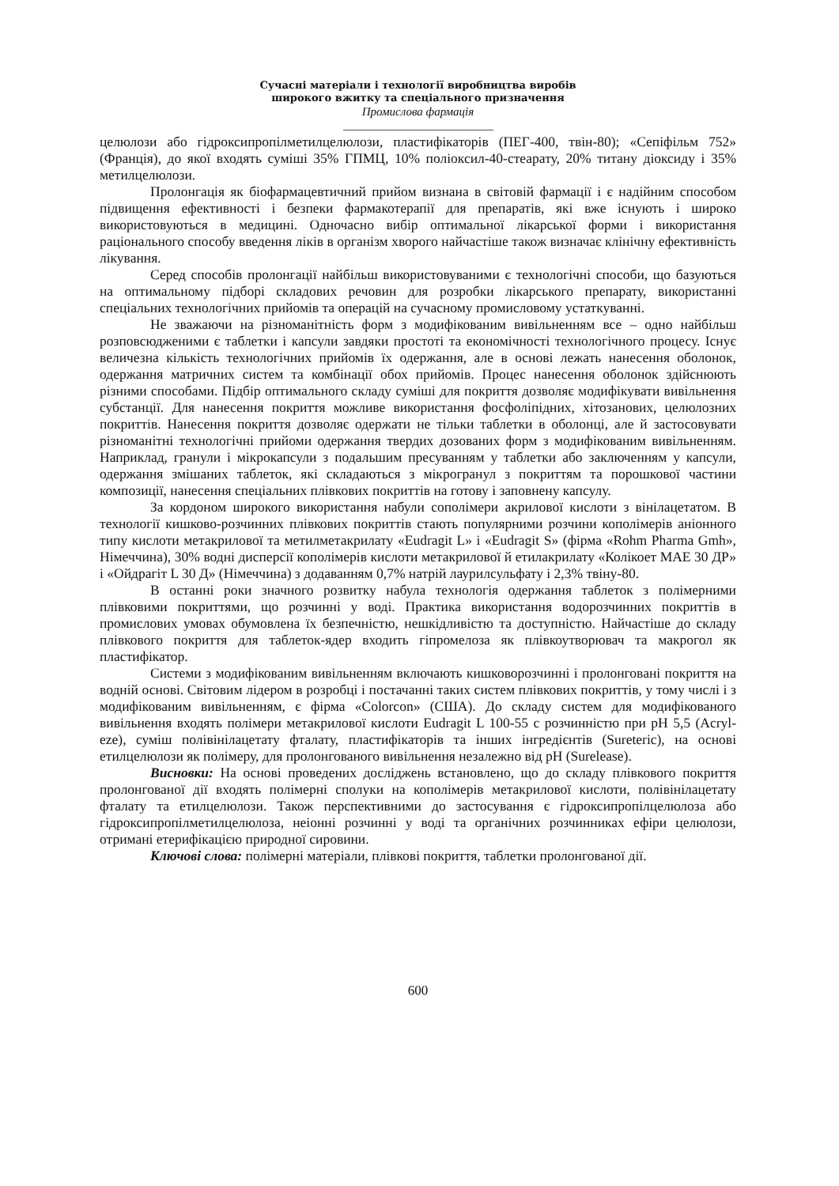Сучасні матеріали і технології виробництва виробів
широкого вжитку та спеціального призначення
Промислова фармація
целюлози або гідроксипропілметилцелюлози, пластифікаторів (ПЕГ-400, твін-80); «Сепіфільм 752» (Франція), до якої входять суміші 35% ГПМЦ, 10% поліоксил-40-стеарату, 20% титану діоксиду і 35% метилцелюлози.
Пролонгація як біофармацевтичний прийом визнана в світовій фармації і є надійним способом підвищення ефективності і безпеки фармакотерапії для препаратів, які вже існують і широко використовуються в медицині. Одночасно вибір оптимальної лікарської форми і використання раціонального способу введення ліків в організм хворого найчастіше також визначає клінічну ефективність лікування.
Серед способів пролонгації найбільш використовуваними є технологічні способи, що базуються на оптимальному підборі складових речовин для розробки лікарського препарату, використанні спеціальних технологічних прийомів та операцій на сучасному промисловому устаткуванні.
Не зважаючи на різноманітність форм з модифікованим вивільненням все – одно найбільш розповсюдженими є таблетки і капсули завдяки простоті та економічності технологічного процесу. Існує величезна кількість технологічних прийомів їх одержання, але в основі лежать нанесення оболонок, одержання матричних систем та комбінації обох прийомів. Процес нанесення оболонок здійснюють різними способами. Підбір оптимального складу суміші для покриття дозволяє модифікувати вивільнення субстанції. Для нанесення покриття можливе використання фосфоліпідних, хітозанових, целюлозних покриттів. Нанесення покриття дозволяє одержати не тільки таблетки в оболонці, але й застосовувати різноманітні технологічні прийоми одержання твердих дозованих форм з модифікованим вивільненням. Наприклад, гранули і мікрокапсули з подальшим пресуванням у таблетки або заключенням у капсули, одержання змішаних таблеток, які складаються з мікрогранул з покриттям та порошкової частини композиції, нанесення спеціальних плівкових покриттів на готову і заповнену капсулу.
За кордоном широкого використання набули сополімери акрилової кислоти з вінілацетатом. В технології кишково-розчинних плівкових покриттів стають популярними розчини кополімерів аніонного типу кислоти метакрилової та метилметакрилату «Eudragit L» і «Eudragit S» (фірма «Rohm Pharma Gmh», Німеччина), 30% водні дисперсії кополімерів кислоти метакрилової й етилакрилату «Колікоет МАЕ 30 ДР» і «Ойдрагіт L 30 Д» (Німеччина) з додаванням 0,7% натрій лаурилсульфату і 2,3% твіну-80.
В останні роки значного розвитку набула технологія одержання таблеток з полімерними плівковими покриттями, що розчинні у воді. Практика використання водорозчинних покриттів в промислових умовах обумовлена їх безпечністю, нешкідливістю та доступністю. Найчастіше до складу плівкового покриття для таблеток-ядер входить гіпромелоза як плівкоутворювач та макрогол як пластифікатор.
Системи з модифікованим вивільненням включають кишковорозчинні і пролонговані покриття на водній основі. Світовим лідером в розробці і постачанні таких систем плівкових покриттів, у тому числі і з модифікованим вивільненням, є фірма «Colorcon» (США). До складу систем для модифікованого вивільнення входять полімери метакрилової кислоти Eudragit L 100-55 с розчинністю при pH 5,5 (Acryl-eze), суміш полівінілацетату фталату, пластифікаторів та інших інгредієнтів (Sureteric), на основі етилцелюлози як полімеру, для пролонгованого вивільнення незалежно від pH (Surelease).
Висновки: На основі проведених досліджень встановлено, що до складу плівкового покриття пролонгованої дії входять полімерні сполуки на кополімерів метакрилової кислоти, полівінілацетату фталату та етилцелюлози. Також перспективними до застосування є гідроксипропілцелюлоза або гідроксипропілметилцелюлоза, неіонні розчинні у воді та органічних розчинниках ефіри целюлози, отримані етерифікацією природної сировини.
Ключові слова: полімерні матеріали, плівкові покриття, таблетки пролонгованої дії.
600